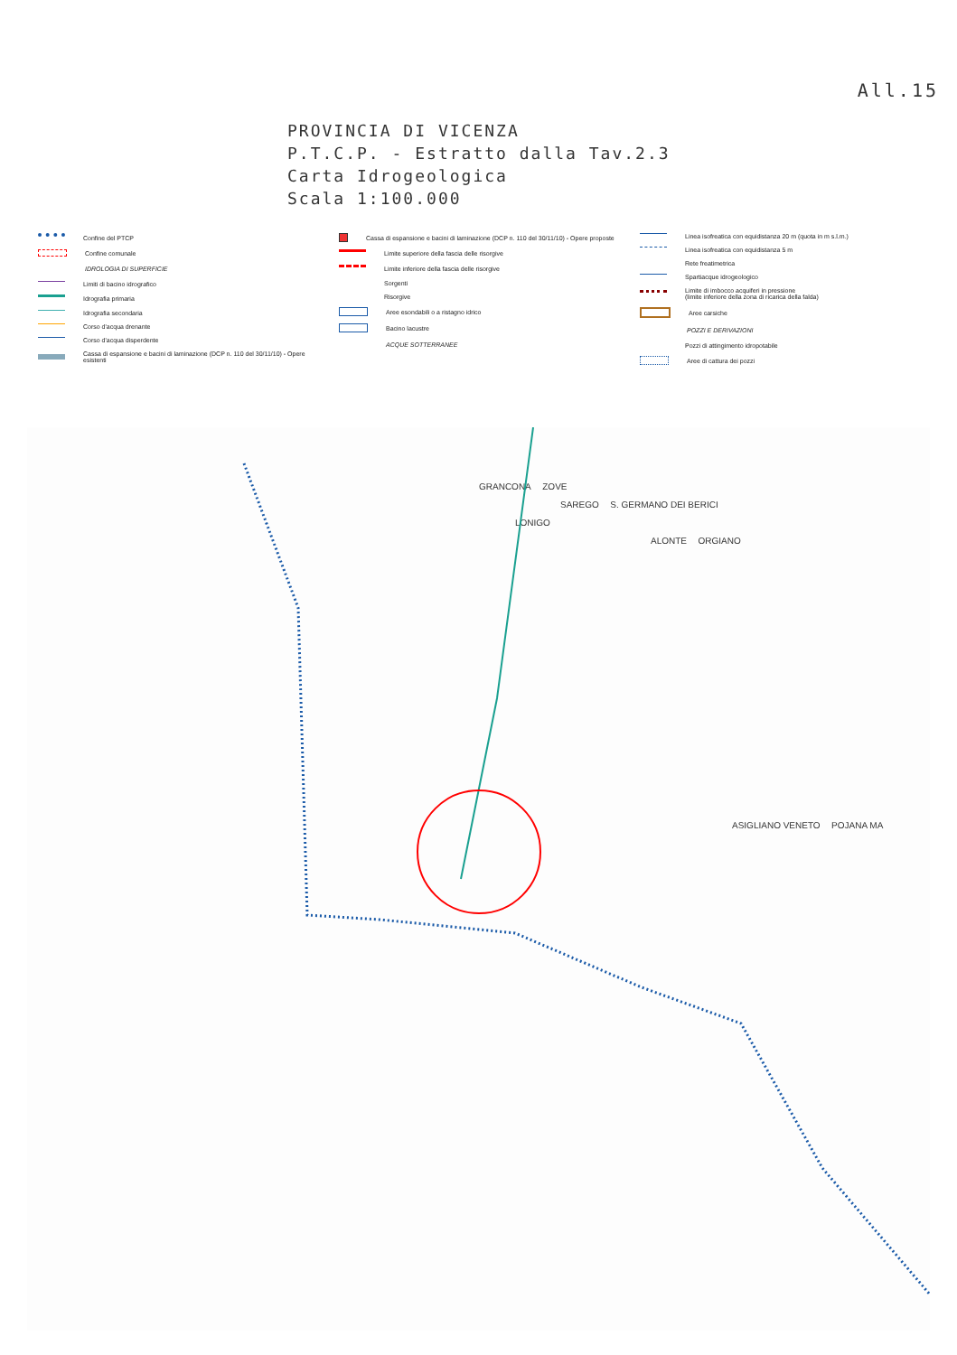All.15
PROVINCIA DI VICENZA
P.T.C.P. - Estratto dalla Tav.2.3
Carta Idrogeologica
Scala 1:100.000
Confine del PTCP
Confine comunale
IDROLOGIA DI SUPERFICIE
Limiti di bacino idrografico
Idrografia primaria
Idrografia secondaria
Corso d'acqua drenante
Corso d'acqua disperdente
Cassa di espansione e bacini di laminazione (DCP n. 110 del 30/11/10) - Opere esistenti
Cassa di espansione e bacini di laminazione (DCP n. 110 del 30/11/10) - Opere proposte
Limite superiore della fascia delle risorgive
Limite inferiore della fascia delle risorgive
Sorgenti
Risorgive
Aree esondabili o a ristagno idrico
Bacino lacustre
ACQUE SOTTERRANEE
Linea isofreatica con equidistanza 20 m (quota in m s.l.m.)
Linea isofreatica con equidistanza 5 m
Rete freatimetrica
Spartiacque idrogeologico
Limite di imbocco acquiferi in pressione
(limite inferiore della zona di ricarica della falda)
Aree carsiche
POZZI E DERIVAZIONI
Pozzi di attingimento idropotabile
Aree di cattura dei pozzi
GRANCONA ZOVE
SAREGO S. GERMANO DEI BERICI
LONIGO
ALONTE ORGIANO
ASIGLIANO VENETO POJANA MA